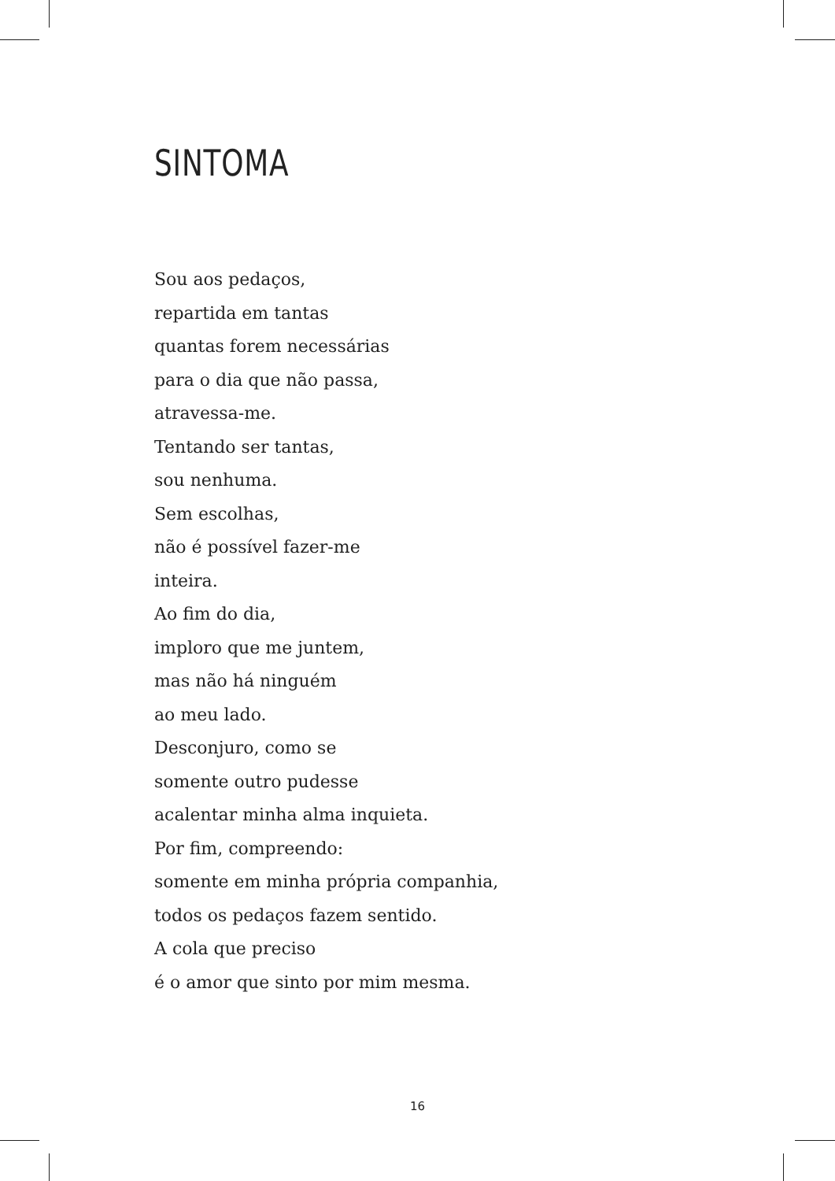SINTOMA
Sou aos pedaços,
repartida em tantas
quantas forem necessárias
para o dia que não passa,
atravessa-me.
Tentando ser tantas,
sou nenhuma.
Sem escolhas,
não é possível fazer-me
inteira.
Ao fim do dia,
imploro que me juntem,
mas não há ninguém
ao meu lado.
Desconjuro, como se
somente outro pudesse
acalentar minha alma inquieta.
Por fim, compreendo:
somente em minha própria companhia,
todos os pedaços fazem sentido.
A cola que preciso
é o amor que sinto por mim mesma.
16